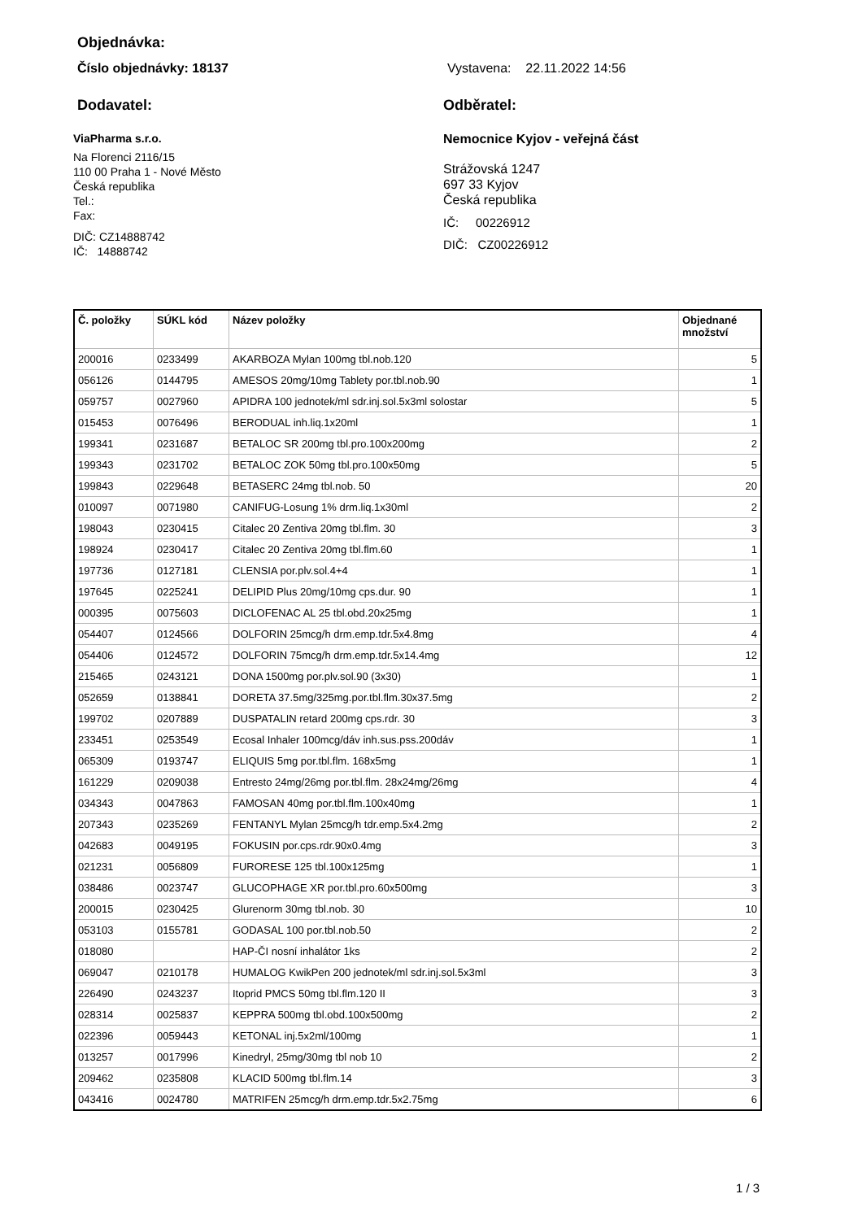Objednávka:
Číslo objednávky: 18137 Vystavena: 22.11.2022 14:56
Dodavatel:
ViaPharma s.r.o.
Na Florenci 2116/15
110 00 Praha 1 - Nové Město
Česká republika
Tel.:
Fax:
DIČ: CZ14888742
IČ: 14888742
Odběratel:
Nemocnice Kyjov - veřejná část
Strážovská 1247
697 33 Kyjov
Česká republika
IČ: 00226912
DIČ: CZ00226912
| Č. položky | SÚKL kód | Název položky | Objednané množství |
| --- | --- | --- | --- |
| 200016 | 0233499 | AKARBOZA Mylan 100mg tbl.nob.120 | 5 |
| 056126 | 0144795 | AMESOS 20mg/10mg Tablety por.tbl.nob.90 | 1 |
| 059757 | 0027960 | APIDRA 100 jednotek/ml sdr.inj.sol.5x3ml solostar | 5 |
| 015453 | 0076496 | BERODUAL inh.liq.1x20ml | 1 |
| 199341 | 0231687 | BETALOC SR 200mg tbl.pro.100x200mg | 2 |
| 199343 | 0231702 | BETALOC ZOK 50mg tbl.pro.100x50mg | 5 |
| 199843 | 0229648 | BETASERC 24mg tbl.nob. 50 | 20 |
| 010097 | 0071980 | CANIFUG-Losung 1% drm.liq.1x30ml | 2 |
| 198043 | 0230415 | Citalec 20 Zentiva 20mg tbl.flm. 30 | 3 |
| 198924 | 0230417 | Citalec 20 Zentiva 20mg tbl.flm.60 | 1 |
| 197736 | 0127181 | CLENSIA por.plv.sol.4+4 | 1 |
| 197645 | 0225241 | DELIPID Plus 20mg/10mg cps.dur. 90 | 1 |
| 000395 | 0075603 | DICLOFENAC AL 25 tbl.obd.20x25mg | 1 |
| 054407 | 0124566 | DOLFORIN 25mcg/h drm.emp.tdr.5x4.8mg | 4 |
| 054406 | 0124572 | DOLFORIN 75mcg/h drm.emp.tdr.5x14.4mg | 12 |
| 215465 | 0243121 | DONA 1500mg por.plv.sol.90 (3x30) | 1 |
| 052659 | 0138841 | DORETA 37.5mg/325mg.por.tbl.flm.30x37.5mg | 2 |
| 199702 | 0207889 | DUSPATALIN retard 200mg cps.rdr. 30 | 3 |
| 233451 | 0253549 | Ecosal Inhaler 100mcg/dáv inh.sus.pss.200dáv | 1 |
| 065309 | 0193747 | ELIQUIS 5mg por.tbl.flm. 168x5mg | 1 |
| 161229 | 0209038 | Entresto 24mg/26mg por.tbl.flm. 28x24mg/26mg | 4 |
| 034343 | 0047863 | FAMOSAN 40mg por.tbl.flm.100x40mg | 1 |
| 207343 | 0235269 | FENTANYL Mylan 25mcg/h tdr.emp.5x4.2mg | 2 |
| 042683 | 0049195 | FOKUSIN por.cps.rdr.90x0.4mg | 3 |
| 021231 | 0056809 | FURORESE 125 tbl.100x125mg | 1 |
| 038486 | 0023747 | GLUCOPHAGE XR por.tbl.pro.60x500mg | 3 |
| 200015 | 0230425 | Glurenorm 30mg tbl.nob. 30 | 10 |
| 053103 | 0155781 | GODASAL 100 por.tbl.nob.50 | 2 |
| 018080 | | HAP-ČI nosní inhalátor 1ks | 2 |
| 069047 | 0210178 | HUMALOG KwikPen 200 jednotek/ml sdr.inj.sol.5x3ml | 3 |
| 226490 | 0243237 | Itoprid PMCS 50mg tbl.flm.120 II | 3 |
| 028314 | 0025837 | KEPPRA 500mg tbl.obd.100x500mg | 2 |
| 022396 | 0059443 | KETONAL inj.5x2ml/100mg | 1 |
| 013257 | 0017996 | Kinedryl, 25mg/30mg tbl nob 10 | 2 |
| 209462 | 0235808 | KLACID 500mg tbl.flm.14 | 3 |
| 043416 | 0024780 | MATRIFEN 25mcg/h drm.emp.tdr.5x2.75mg | 6 |
1 / 3